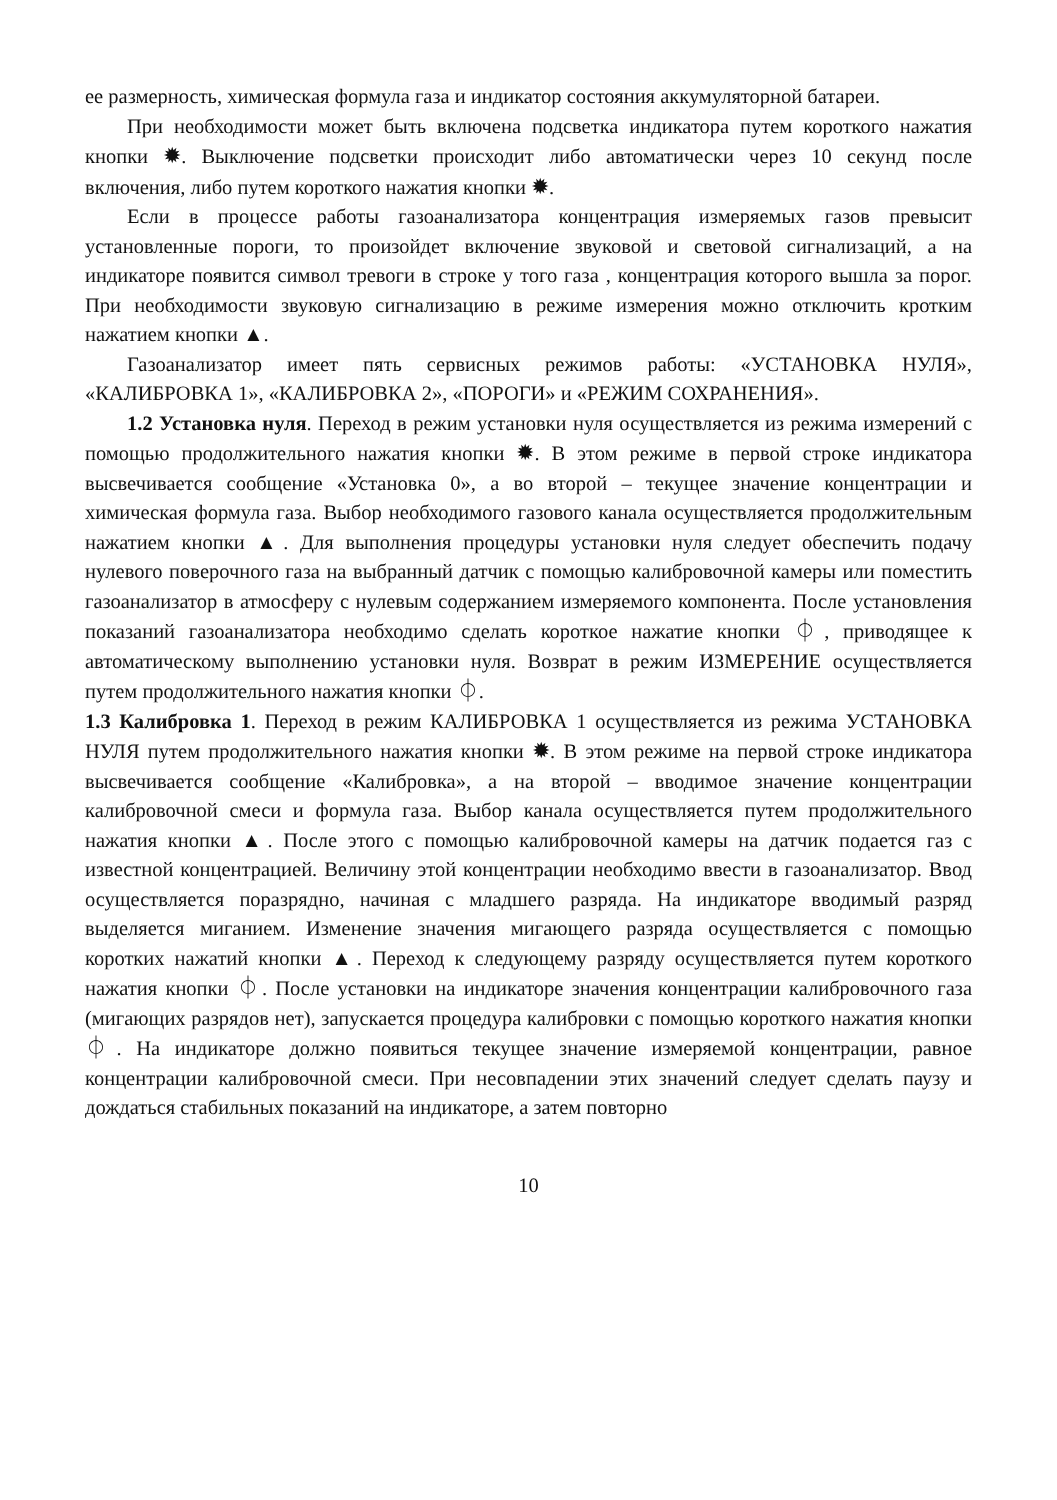ее размерность, химическая формула газа и индикатор состояния аккумуляторной батареи.
При необходимости может быть включена подсветка индикатора путем короткого нажатия кнопки ✹. Выключение подсветки происходит либо автоматически через 10 секунд после включения, либо путем короткого нажатия кнопки ✹.
Если в процессе работы газоанализатора концентрация измеряемых газов превысит установленные пороги, то произойдет включение звуковой и световой сигнализаций, а на индикаторе появится символ тревоги в строке у того газа , концентрация которого вышла за порог. При необходимости звуковую сигнализацию в режиме измерения можно отключить кротким нажатием кнопки ▲.
Газоанализатор имеет пять сервисных режимов работы: «УСТАНОВКА НУЛЯ», «КАЛИБРОВКА 1», «КАЛИБРОВКА 2», «ПОРОГИ» и «РЕЖИМ СОХРАНЕНИЯ».
1.2 Установка нуля. Переход в режим установки нуля осуществляется из режима измерений с помощью продолжительного нажатия кнопки ✹. В этом режиме в первой строке индикатора высвечивается сообщение «Установка 0», а во второй – текущее значение концентрации и химическая формула газа. Выбор необходимого газового канала осуществляется продолжительным нажатием кнопки ▲. Для выполнения процедуры установки нуля следует обеспечить подачу нулевого поверочного газа на выбранный датчик с помощью калибровочной камеры или поместить газоанализатор в атмосферу с нулевым содержанием измеряемого компонента. После установления показаний газоанализатора необходимо сделать короткое нажатие кнопки ⏀, приводящее к автоматическому выполнению установки нуля. Возврат в режим ИЗМЕРЕНИЕ осуществляется путем продолжительного нажатия кнопки ⏀.
1.3 Калибровка 1. Переход в режим КАЛИБРОВКА 1 осуществляется из режима УСТАНОВКА НУЛЯ путем продолжительного нажатия кнопки ✹. В этом режиме на первой строке индикатора высвечивается сообщение «Калибровка», а на второй – вводимое значение концентрации калибровочной смеси и формула газа. Выбор канала осуществляется путем продолжительного нажатия кнопки ▲. После этого с помощью калибровочной камеры на датчик подается газ с известной концентрацией. Величину этой концентрации необходимо ввести в газоанализатор. Ввод осуществляется поразрядно, начиная с младшего разряда. На индикаторе вводимый разряд выделяется миганием. Изменение значения мигающего разряда осуществляется с помощью коротких нажатий кнопки ▲. Переход к следующему разряду осуществляется путем короткого нажатия кнопки ⏀. После установки на индикаторе значения концентрации калибровочного газа (мигающих разрядов нет), запускается процедура калибровки с помощью короткого нажатия кнопки ⏀. На индикаторе должно появиться текущее значение измеряемой концентрации, равное концентрации калибровочной смеси. При несовпадении этих значений следует сделать паузу и дождаться стабильных показаний на индикаторе, а затем повторно
10